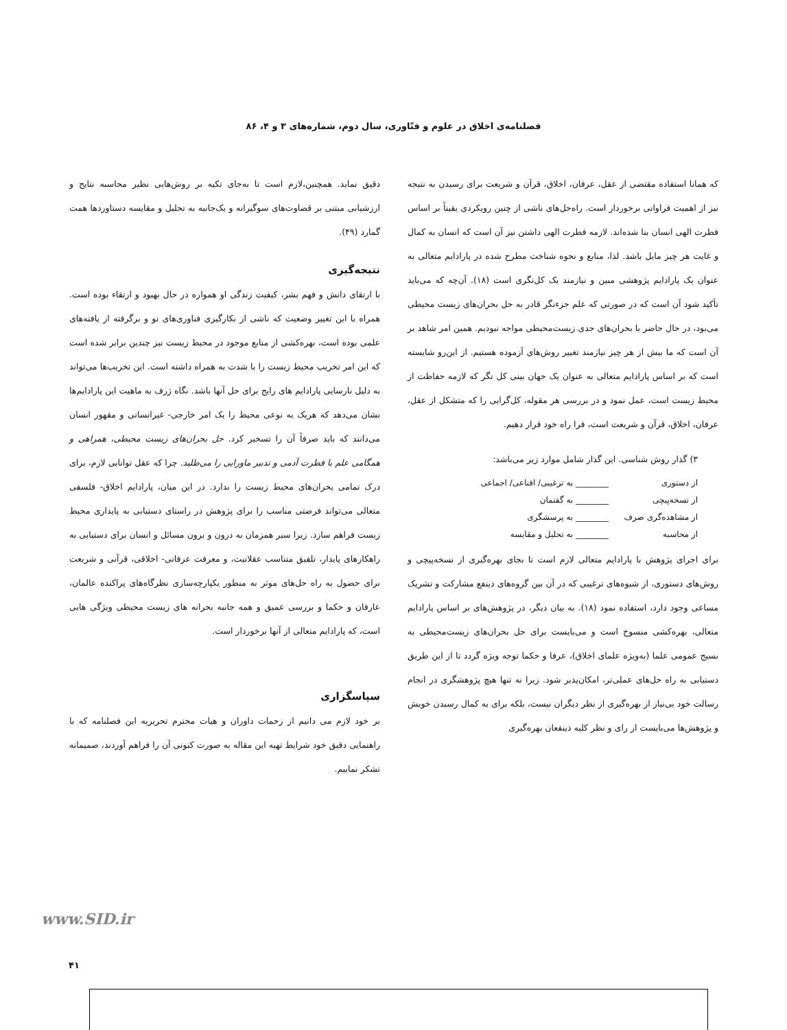فصلنامه‌ی اخلاق در علوم و فنّاوری، سال دوم، شماره‌های ۳ و ۴، ۸۶
که همانا استفاده مقتضی از عقل، عرفان، اخلاق، قرآن و شریعت برای رسیدن به نتیجه نیز از اهمیت فراوانی برخوردار است. راه‌حل‌های ناشی از چنین رویکردی یقیناً بر اساس فطرت الهی انسان بنا شده‌اند. لازمه فطرت الهی داشتن نیز آن است که انسان به کمال و غایت هر چیز مایل باشد. لذا، منابع و نحوه شناخت مطرح شده در پارادایم متعالی به عنوان یک پارادایم پژوهشی مبین و نیازمند یک کل‌نگری است (۱۸). آن‌چه که می‌باید تأکید شود آن است که در صورتی که علم جزءنگر قادر به حل بحران‌های زیست محیطی می‌بود، در حال حاضر با بحران‌های جدی زیست‌محیطی مواجه نبودیم. همین امر شاهد بر آن است که ما بیش از هر چیز نیازمند تغییر روش‌های آزموده هستیم. از این‌رو شایسته است که بر اساس پارادایم متعالی به عنوان یک جهان بینی کل نگر که لازمه حفاظت از محیط زیست است، عمل نمود و در بررسی هر مقوله، کل‌گرایی را که متشکل از عقل، عرفان، اخلاق، قرآن و شریعت است، فرا راه خود قرار دهیم.
۳) گذار روش شناسی. این گذار شامل موارد زیر می‌باشد:
از دستوری ________ به ترغیبی/ اقناعی/ اجماعی
از نسخه‌پیچی ________ به گفتمان
از مشاهده‌گری صرف ________ به پرسشگری
از محاسبه ________ به تحلیل و مقایسه
برای اجرای پژوهش با پارادایم متعالی لازم است تا بجای بهره‌گیری از نسخه‌پیچی و روش‌های دستوری، از شیوه‌های ترغیبی که در آن بین گروه‌های ذینفع مشارکت و تشریک مساعی وجود دارد، استفاده نمود (۱۸). به بیان دیگر، در پژوهش‌های بر اساس پارادایم متعالی، بهره‌کشی منسوخ است و می‌بایست برای حل بحران‌های زیست‌محیطی به بسیج عمومی علما (به‌ویژه علمای اخلاق)، عرفا و حکما توجه ویژه گردد تا از این طریق دستیابی به راه حل‌های عملی‌تر، امکان‌پذیر شود. زیرا نه تنها هیچ پژوهشگری در انجام رسالت خود بی‌نیاز از بهره‌گیری از نظر دیگران نیست، بلکه برای به کمال رسیدن خویش و پژوهش‌ها می‌بایست از رای و نظر کلیه ذینفعان بهره‌گیری
دقیق نماید. همچنین،لازم است تا به‌جای تکیه بر روش‌هایی نظیر محاسبه نتایج و ارزشیابی مبتنی بر قضاوت‌های سوگیرانه و یک‌جانبه به تحلیل و مقایسه دستاوردها همت گمارد (۴۹).
نتیجه‌گیری
با ارتقای دانش و فهم بشر، کیفیت زندگی او همواره در حال بهبود و ارتقاء بوده است. همراه با این تغییر وضعیت که ناشی از بکارگیری فناوری‌های نو و برگرفته از یافته‌های علمی بوده است، بهره‌کشی از منابع موجود در محیط زیست نیز چندین برابر شده است که این امر تخریب محیط زیست را با شدت به همراه داشته است. این تخریب‌ها می‌تواند به دلیل نارسایی پارادایم های رایج برای حل آنها باشد. نگاه ژرف به ماهیت این پارادایم‌ها نشان می‌دهد که هریک به نوعی محیط را یک امر خارجی- غیرانسانی و مقهور انسان می‌دانند که باید صرفاً آن را تسخیر کرد. حل بحران‌های زیست محیطی، همراهی و همگامی علم با فطرت آدمی و تدبیر ماورایی را می‌طلبد. چرا که عقل توانایی لازم، برای درک تمامی بحران‌های محیط زیست را ندارد. در این میان، پارادایم اخلاق- فلسفی متعالی می‌تواند فرصتی مناسب را برای پژوهش در راستای دستیابی به پایداری محیط زیست فراهم سازد. زیرا سیر همزمان به درون و برون مسائل و انسان برای دستیابی به راهکارهای پایدار، تلفیق متناسب عقلانیت، و معرفت عرفانی- اخلاقی، قرآنی و شریعت برای حصول به راه حل‌های موثر به منظور یکپارچه‌سازی نظرگاه‌های پراکنده عالمان، عارفان و حکما و بررسی عمیق و همه جانبه بحرانه های زیست محیطی ویژگی هایی است، که پارادایم متعالی از آنها برخوردار است.
سپاسگزاری
بر خود لازم می دانیم از زحمات داوران و هیات محترم تحریریه این فصلنامه که با راهنمایی دقیق خود شرایط تهیه این مقاله به صورت کنونی آن را فراهم آوردند، صمیمانه تشکر نماییم.
www.SID.ir
۴۱